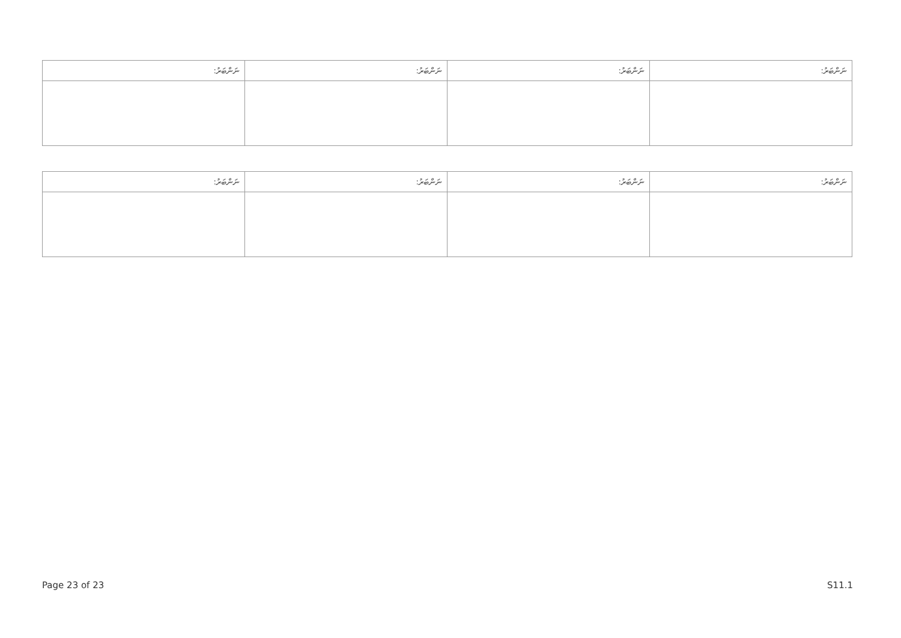| ނަންބަރު: | ނަންބަރު: | ނަންބަރު: | ނަންބަރު: |
| --- | --- | --- | --- |
| ނަންބަރު: | ނަންބަރު: | ނަންބަރު: | ނަންބަރު: |
| --- | --- | --- | --- |
Page 23 of 23 S11.1